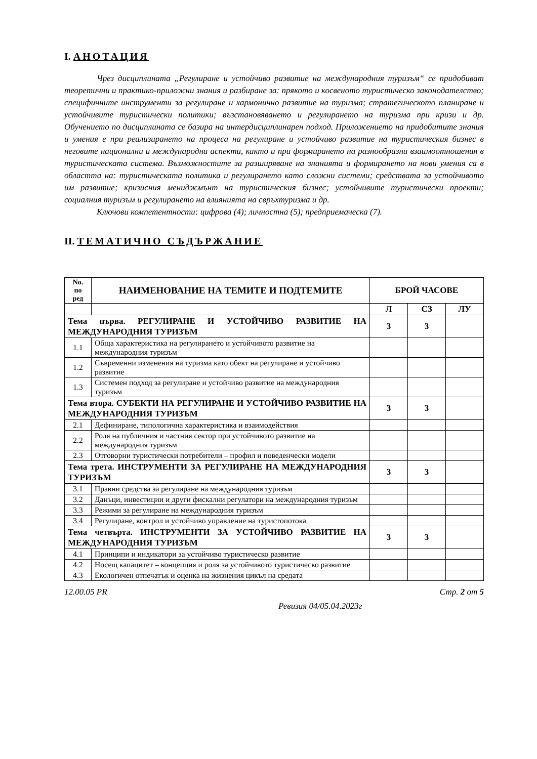I. АНОТАЦИЯ
Чрез дисциплината „Регулиране и устойчиво развитие на международния туризъм“ се придобиват теоретични и практико-приложни знания и разбиране за: прякото и косвеното туристическо законодателство; специфичните инструменти за регулиране и хармонично развитие на туризма; стратегическото планиране и устойчивите туристически политики; възстановяването и регулирането на туризма при кризи и др. Обучението по дисциплината се базира на интердисциплинарен подход. Приложението на придобитите знания и умения е при реализирането на процеса на регулиране и устойчиво развитие на туристическия бизнес в неговите национални и международни аспекти, както и при формирането на разнообразни взаимоотношения в туристическата система. Възможностите за разширяване на знанията и формирането на нови умения са в областта на: туристическата политика и регулирането като сложни системи; средствата за устойчивото им развитие; кризисния мениджмънт на туристическия бизнес; устойчивите туристически проекти; социалния туризъм и регулирането на влиянията на свръхтуризма и др.
Ключови компетентности: цифрова (4); личностна (5); предприемаческа (7).
II. ТЕМАТИЧНО СЪДЪРЖАНИЕ
| No. по ред | НАИМЕНОВАНИЕ НА ТЕМИТЕ И ПОДТЕМИТЕ | БРОЙ ЧАСОВЕ | | |
| --- | --- | --- | --- | --- |
| | | Л | СЗ | ЛУ |
| Тема първа. РЕГУЛИРАНЕ И УСТОЙЧИВО РАЗВИТИЕ НА МЕЖДУНАРОДНИЯ ТУРИЗЪМ | | 3 | 3 | |
| 1.1 | Обща характеристика на регулирането и устойчивото развитие на международния туризъм | | | |
| 1.2 | Съвременни изменения на туризма като обект на регулиране и устойчиво развитие | | | |
| 1.3 | Системен подход за регулиране и устойчиво развитие на международния туризъм | | | |
| Тема втора. СУБЕКТИ НА РЕГУЛИРАНЕ И УСТОЙЧИВО РАЗВИТИЕ НА МЕЖДУНАРОДНИЯ ТУРИЗЪМ | | 3 | 3 | |
| 2.1 | Дефиниране, типологична характеристика и взаимодействия | | | |
| 2.2 | Роля на публичния и частния сектор при устойчивото развитие на международния туризъм | | | |
| 2.3 | Отговорни туристически потребители – профил и поведенчески модели | | | |
| Тема трета. ИНСТРУМЕНТИ ЗА РЕГУЛИРАНЕ НА МЕЖДУНАРОДНИЯ ТУРИЗЪМ | | 3 | 3 | |
| 3.1 | Правни средства за регулиране на международния туризъм | | | |
| 3.2 | Данъци, инвестиции и други фискални регулатори на международния туризъм | | | |
| 3.3 | Режими за регулиране на международния туризъм | | | |
| 3.4 | Регулиране, контрол и устойчиво управление на туристопотока | | | |
| Тема четвърта. ИНСТРУМЕНТИ ЗА УСТОЙЧИВО РАЗВИТИЕ НА МЕЖДУНАРОДНИЯ ТУРИЗЪМ | | 3 | 3 | |
| 4.1 | Принципи и индикатори за устойчиво туристическо развитие | | | |
| 4.2 | Носещ капацитет – концепция и роля за устойчивото туристическо развитие | | | |
| 4.3 | Екологичен отпечатък и оценка на жизнения цикъл на средата | | | |
12.00.05 PR Стр. 2 от 5
Ревизия 04/05.04.2023г